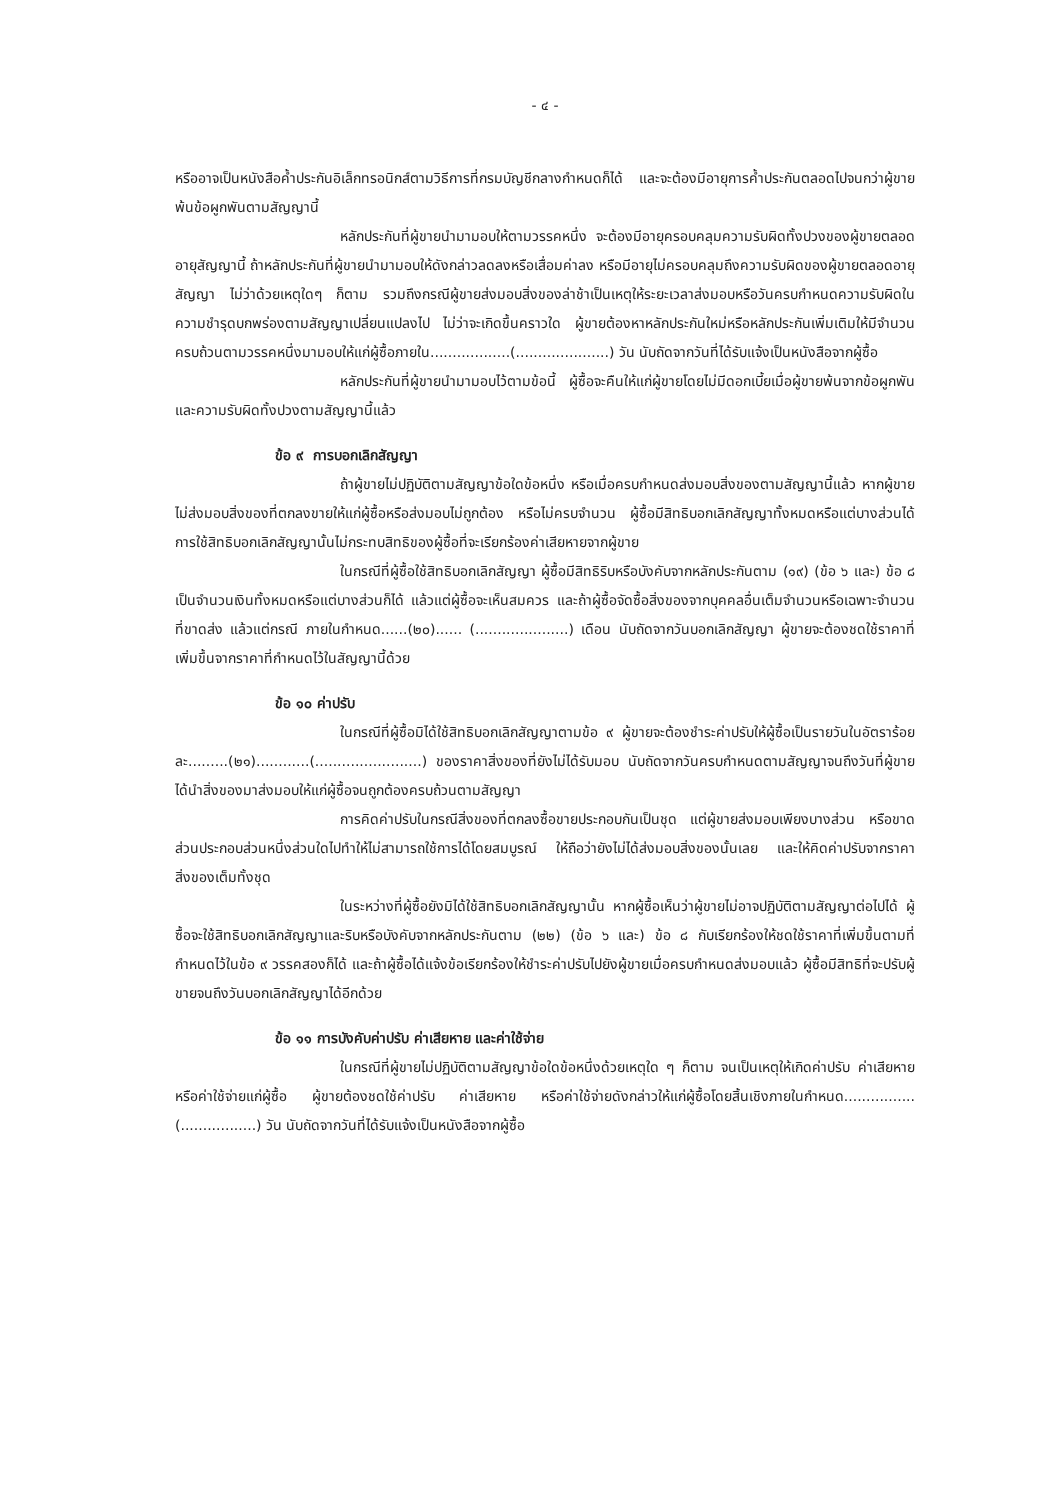- ๔ -
หรืออาจเป็นหนังสือค้ำประกันอิเล็กทรอนิกส์ตามวิธีการที่กรมบัญชีกลางกำหนดก็ได้ และจะต้องมีอายุการค้ำประกันตลอดไปจนกว่าผู้ขายพ้นข้อผูกพันตามสัญญานี้
หลักประกันที่ผู้ขายนำมามอบให้ตามวรรคหนึ่ง จะต้องมีอายุครอบคลุมความรับผิดทั้งปวงของผู้ขายตลอดอายุสัญญานี้ ถ้าหลักประกันที่ผู้ขายนำมามอบให้ดังกล่าวลดลงหรือเสื่อมค่าลง หรือมีอายุไม่ครอบคลุมถึงความรับผิดของผู้ขายตลอดอายุสัญญา ไม่ว่าด้วยเหตุใดๆ ก็ตาม รวมถึงกรณีผู้ขายส่งมอบสิ่งของล่าช้าเป็นเหตุให้ระยะเวลาส่งมอบหรือวันครบกำหนดความรับผิดในความชำรุดบกพร่องตามสัญญาเปลี่ยนแปลงไป ไม่ว่าจะเกิดขึ้นคราวใด ผู้ขายต้องหาหลักประกันใหม่หรือหลักประกันเพิ่มเติมให้มีจำนวนครบถ้วนตามวรรคหนึ่งมามอบให้แก่ผู้ซื้อภายใน..................(.....................) วัน นับถัดจากวันที่ได้รับแจ้งเป็นหนังสือจากผู้ซื้อ
หลักประกันที่ผู้ขายนำมามอบไว้ตามข้อนี้ ผู้ซื้อจะคืนให้แก่ผู้ขายโดยไม่มีดอกเบี้ยเมื่อผู้ขายพ้นจากข้อผูกพันและความรับผิดทั้งปวงตามสัญญานี้แล้ว
ข้อ ๙ การบอกเลิกสัญญา
ถ้าผู้ขายไม่ปฏิบัติตามสัญญาข้อใดข้อหนึ่ง หรือเมื่อครบกำหนดส่งมอบสิ่งของตามสัญญานี้แล้ว หากผู้ขายไม่ส่งมอบสิ่งของที่ตกลงขายให้แก่ผู้ซื้อหรือส่งมอบไม่ถูกต้อง หรือไม่ครบจำนวน ผู้ซื้อมีสิทธิบอกเลิกสัญญาทั้งหมดหรือแต่บางส่วนได้ การใช้สิทธิบอกเลิกสัญญานั้นไม่กระทบสิทธิของผู้ซื้อที่จะเรียกร้องค่าเสียหายจากผู้ขาย
ในกรณีที่ผู้ซื้อใช้สิทธิบอกเลิกสัญญา ผู้ซื้อมีสิทธิริบหรือบังคับจากหลักประกันตาม (๑๙) (ข้อ ๖ และ) ข้อ ๘ เป็นจำนวนเงินทั้งหมดหรือแต่บางส่วนก็ได้ แล้วแต่ผู้ซื้อจะเห็นสมควร และถ้าผู้ซื้อจัดซื้อสิ่งของจากบุคคลอื่นเต็มจำนวนหรือเฉพาะจำนวนที่ขาดส่ง แล้วแต่กรณี ภายในกำหนด......(๒๐)...... (.....................) เดือน นับถัดจากวันบอกเลิกสัญญา ผู้ขายจะต้องชดใช้ราคาที่เพิ่มขึ้นจากราคาที่กำหนดไว้ในสัญญานี้ด้วย
ข้อ ๑๐ ค่าปรับ
ในกรณีที่ผู้ซื้อมิได้ใช้สิทธิบอกเลิกสัญญาตามข้อ ๙ ผู้ขายจะต้องชำระค่าปรับให้ผู้ซื้อเป็นรายวันในอัตราร้อยละ.........(๒๑)............(........................) ของราคาสิ่งของที่ยังไม่ได้รับมอบ นับถัดจากวันครบกำหนดตามสัญญาจนถึงวันที่ผู้ขายได้นำสิ่งของมาส่งมอบให้แก่ผู้ซื้อจนถูกต้องครบถ้วนตามสัญญา
การคิดค่าปรับในกรณีสิ่งของที่ตกลงซื้อขายประกอบกันเป็นชุด แต่ผู้ขายส่งมอบเพียงบางส่วน หรือขาดส่วนประกอบส่วนหนึ่งส่วนใดไปทำให้ไม่สามารถใช้การได้โดยสมบูรณ์ ให้ถือว่ายังไม่ได้ส่งมอบสิ่งของนั้นเลย และให้คิดค่าปรับจากราคาสิ่งของเต็มทั้งชุด
ในระหว่างที่ผู้ซื้อยังมิได้ใช้สิทธิบอกเลิกสัญญานั้น หากผู้ซื้อเห็นว่าผู้ขายไม่อาจปฏิบัติตามสัญญาต่อไปได้ ผู้ซื้อจะใช้สิทธิบอกเลิกสัญญาและริบหรือบังคับจากหลักประกันตาม (๒๒) (ข้อ ๖ และ) ข้อ ๘ กับเรียกร้องให้ชดใช้ราคาที่เพิ่มขึ้นตามที่กำหนดไว้ในข้อ ๙ วรรคสองก็ได้ และถ้าผู้ซื้อได้แจ้งข้อเรียกร้องให้ชำระค่าปรับไปยังผู้ขายเมื่อครบกำหนดส่งมอบแล้ว ผู้ซื้อมีสิทธิที่จะปรับผู้ขายจนถึงวันบอกเลิกสัญญาได้อีกด้วย
ข้อ ๑๑ การบังคับค่าปรับ ค่าเสียหาย และค่าใช้จ่าย
ในกรณีที่ผู้ขายไม่ปฏิบัติตามสัญญาข้อใดข้อหนึ่งด้วยเหตุใด ๆ ก็ตาม จนเป็นเหตุให้เกิดค่าปรับ ค่าเสียหาย หรือค่าใช้จ่ายแก่ผู้ซื้อ ผู้ขายต้องชดใช้ค่าปรับ ค่าเสียหาย หรือค่าใช้จ่ายดังกล่าวให้แก่ผู้ซื้อโดยสิ้นเชิงภายในกำหนด................(.................) วัน นับถัดจากวันที่ได้รับแจ้งเป็นหนังสือจากผู้ซื้อ